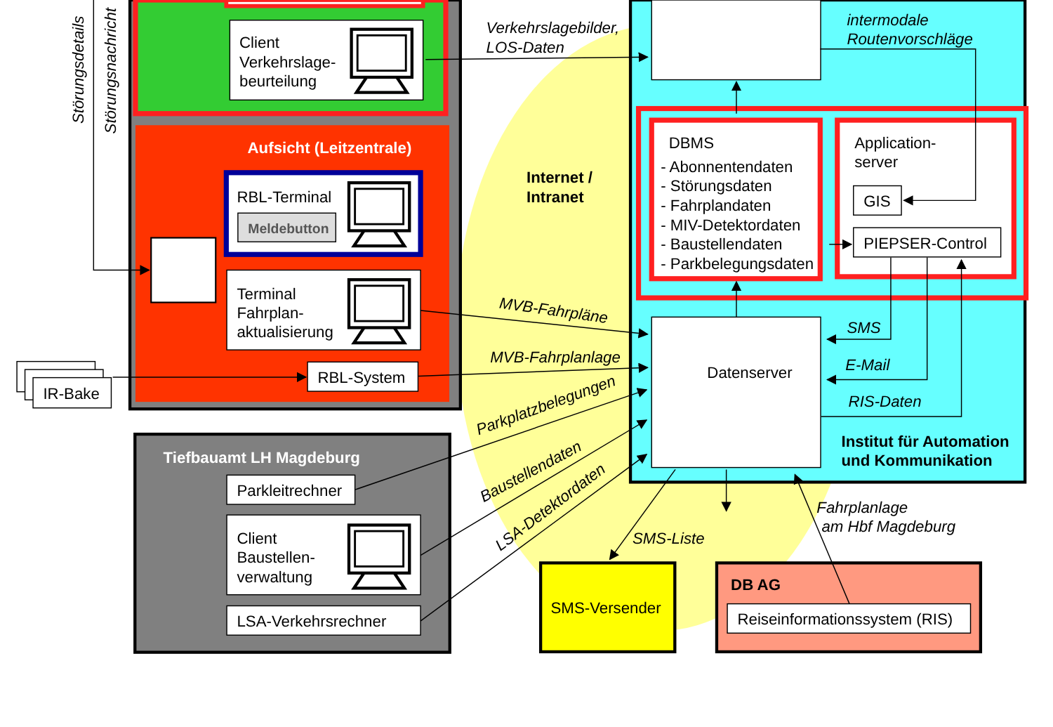Client
Verkehrslage-
beurteilung
Aufsicht (Leitzentrale)
RBL-Terminal
Meldebutton
Terminal
Fahrplan-
aktualisierung
RBL-System
IR-Bake
Störungsdetails
Störungsnachricht
Tiefbauamt LH Magdeburg
Parkleitrechner
Client
Baustellen-
verwaltung
LSA-Verkehrsrechner
Verkehrslagebilder,
LOS-Daten
Internet /
Intranet
MVB-Fahrpläne
MVB-Fahrplanlage
Parkplatzbelegungen
Baustellendaten
LSA-Detektordaten
intermodale
Routenvorschläge
DBMS
- Abonnentendaten
- Störungsdaten
- Fahrplandaten
- MIV-Detektordaten
- Baustellendaten
- Parkbelegungsdaten
Application-
server
GIS
PIEPSER-Control
Datenserver
SMS
E-Mail
RIS-Daten
Institut für Automation
und Kommunikation
SMS-Liste
Fahrplanlage
am Hbf Magdeburg
SMS-Versender
DB AG
Reiseinformationssystem (RIS)